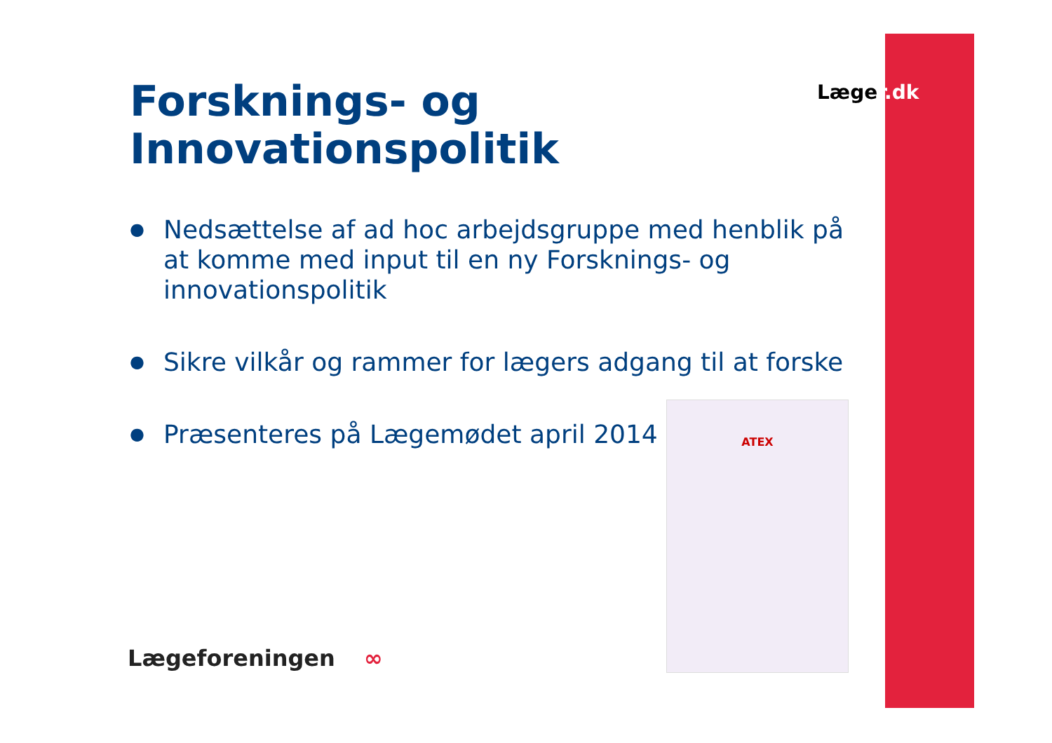Læger.dk
Forsknings- og
Innovationspolitik
● Nedsættelse af ad hoc arbejdsgruppe med henblik på at komme med input til en ny Forsknings- og innovationspolitik
● Sikre vilkår og rammer for lægers adgang til at forske
● Præsenteres på Lægemødet april 2014
ATEX
Lægeforeningen ∞